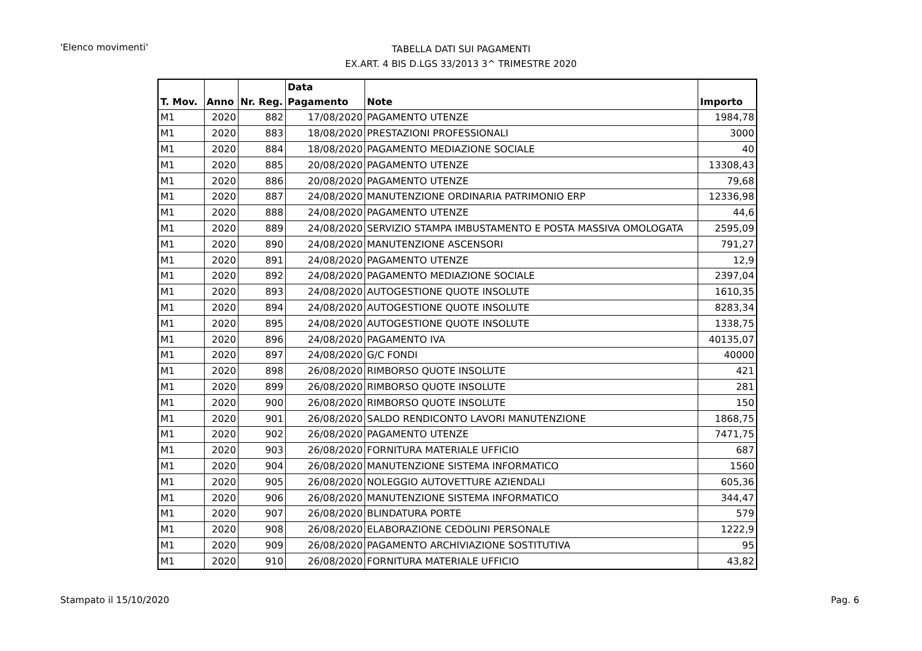'Elenco movimenti'
TABELLA DATI SUI PAGAMENTI
EX.ART. 4 BIS D.LGS 33/2013 3^ TRIMESTRE 2020
| T. Mov. | Anno | Nr. Reg. | Data Pagamento | Note | Importo |
| --- | --- | --- | --- | --- | --- |
| M1 | 2020 | 882 | 17/08/2020 | PAGAMENTO UTENZE | 1984,78 |
| M1 | 2020 | 883 | 18/08/2020 | PRESTAZIONI PROFESSIONALI | 3000 |
| M1 | 2020 | 884 | 18/08/2020 | PAGAMENTO MEDIAZIONE SOCIALE | 40 |
| M1 | 2020 | 885 | 20/08/2020 | PAGAMENTO UTENZE | 13308,43 |
| M1 | 2020 | 886 | 20/08/2020 | PAGAMENTO UTENZE | 79,68 |
| M1 | 2020 | 887 | 24/08/2020 | MANUTENZIONE ORDINARIA PATRIMONIO ERP | 12336,98 |
| M1 | 2020 | 888 | 24/08/2020 | PAGAMENTO UTENZE | 44,6 |
| M1 | 2020 | 889 | 24/08/2020 | SERVIZIO STAMPA IMBUSTAMENTO E POSTA MASSIVA OMOLOGATA | 2595,09 |
| M1 | 2020 | 890 | 24/08/2020 | MANUTENZIONE ASCENSORI | 791,27 |
| M1 | 2020 | 891 | 24/08/2020 | PAGAMENTO UTENZE | 12,9 |
| M1 | 2020 | 892 | 24/08/2020 | PAGAMENTO MEDIAZIONE SOCIALE | 2397,04 |
| M1 | 2020 | 893 | 24/08/2020 | AUTOGESTIONE QUOTE INSOLUTE | 1610,35 |
| M1 | 2020 | 894 | 24/08/2020 | AUTOGESTIONE QUOTE INSOLUTE | 8283,34 |
| M1 | 2020 | 895 | 24/08/2020 | AUTOGESTIONE QUOTE INSOLUTE | 1338,75 |
| M1 | 2020 | 896 | 24/08/2020 | PAGAMENTO IVA | 40135,07 |
| M1 | 2020 | 897 | 24/08/2020 | G/C FONDI | 40000 |
| M1 | 2020 | 898 | 26/08/2020 | RIMBORSO QUOTE INSOLUTE | 421 |
| M1 | 2020 | 899 | 26/08/2020 | RIMBORSO QUOTE INSOLUTE | 281 |
| M1 | 2020 | 900 | 26/08/2020 | RIMBORSO QUOTE INSOLUTE | 150 |
| M1 | 2020 | 901 | 26/08/2020 | SALDO RENDICONTO LAVORI MANUTENZIONE | 1868,75 |
| M1 | 2020 | 902 | 26/08/2020 | PAGAMENTO UTENZE | 7471,75 |
| M1 | 2020 | 903 | 26/08/2020 | FORNITURA MATERIALE UFFICIO | 687 |
| M1 | 2020 | 904 | 26/08/2020 | MANUTENZIONE SISTEMA INFORMATICO | 1560 |
| M1 | 2020 | 905 | 26/08/2020 | NOLEGGIO AUTOVETTURE AZIENDALI | 605,36 |
| M1 | 2020 | 906 | 26/08/2020 | MANUTENZIONE SISTEMA INFORMATICO | 344,47 |
| M1 | 2020 | 907 | 26/08/2020 | BLINDATURA PORTE | 579 |
| M1 | 2020 | 908 | 26/08/2020 | ELABORAZIONE CEDOLINI PERSONALE | 1222,9 |
| M1 | 2020 | 909 | 26/08/2020 | PAGAMENTO ARCHIVIAZIONE SOSTITUTIVA | 95 |
| M1 | 2020 | 910 | 26/08/2020 | FORNITURA MATERIALE UFFICIO | 43,82 |
Stampato il 15/10/2020 Pag. 6